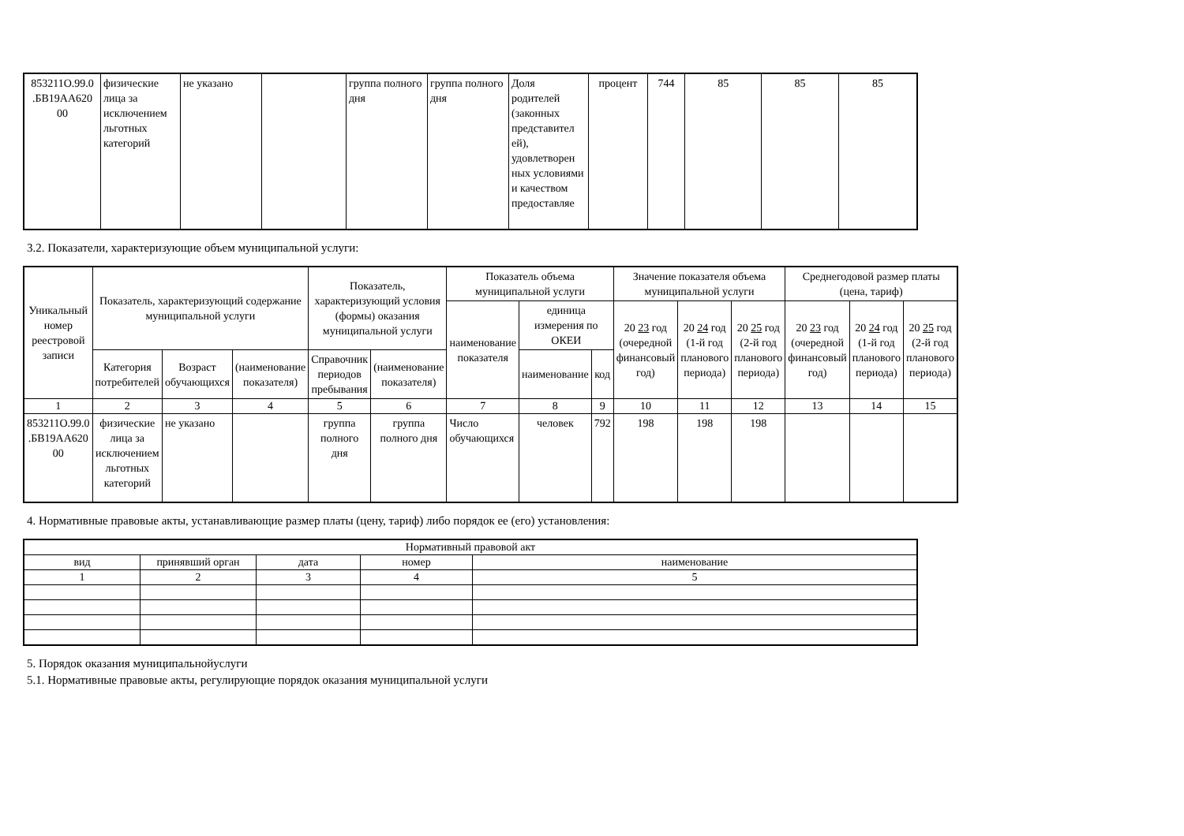| 853211О.99.0 .БВ19АА620 00 | физические лица за исключением льготных категорий | не указано | | группа полного дня | группа полного дня | Доля родителей (законных представител ей), удовлетворен ных условиями и качеством предоставляе | процент | 744 | 85 | 85 | 85 |
3.2. Показатели, характеризующие объем муниципальной услуги:
| Уникальный номер реестровой записи | Показатель, характеризующий содержание муниципальной услуги | | | Показатель, характеризующий условия (формы) оказания муниципальной услуги | | Показатель объема муниципальной услуги | | | Значение показателя объема муниципальной услуги | | | Среднегодовой размер платы (цена, тариф) | | |
| --- | --- | --- | --- | --- | --- | --- | --- | --- | --- | --- | --- | --- | --- | --- |
| | | | | | | наименование показателя | единица измерения по ОКЕИ | | 20 23 год (очередной финансовый год) | 20 24 год (1-й год планового периода) | 20 25 год (2-й год планового периода) | 20 23 год (очередной финансовый год) | 20 24 год (1-й год планового периода) | 20 25 год (2-й год планового периода) |
| | Категория потребителей | Возраст обучающихся | (наименование показателя) | Справочник периодов пребывания | (наименование показателя) | | наименование | код | | | | | | |
| 1 | 2 | 3 | 4 | 5 | 6 | 7 | 8 | 9 | 10 | 11 | 12 | 13 | 14 | 15 |
| 853211О.99.0 .БВ19АА620 00 | физические лица за исключением льготных категорий | не указано | | группа полного дня | группа полного дня | Число обучающихся | человек | 792 | 198 | 198 | 198 | | | |
4. Нормативные правовые акты, устанавливающие размер платы (цену, тариф) либо порядок ее (его) установления:
| Нормативный правовой акт | | | | |
| вид | принявший орган | дата | номер | наименование |
| 1 | 2 | 3 | 4 | 5 |
5. Порядок оказания муниципальнойуслуги
5.1. Нормативные правовые акты, регулирующие порядок оказания муниципальной услуги